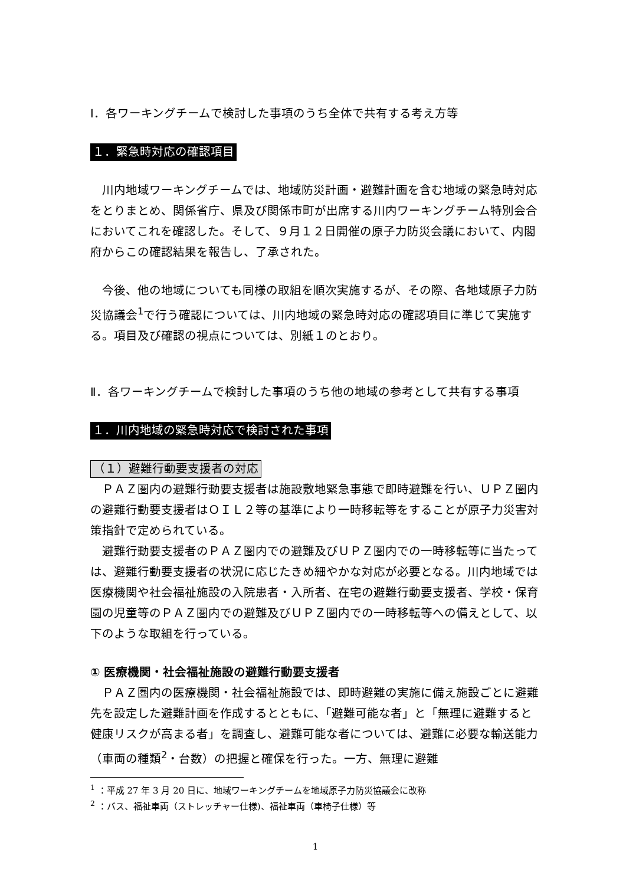Ⅰ．各ワーキングチームで検討した事項のうち全体で共有する考え方等
１．緊急時対応の確認項目
川内地域ワーキングチームでは、地域防災計画・避難計画を含む地域の緊急時対応をとりまとめ、関係省庁、県及び関係市町が出席する川内ワーキングチーム特別会合においてこれを確認した。そして、９月１２日開催の原子力防災会議において、内閣府からこの確認結果を報告し、了承された。
今後、他の地域についても同様の取組を順次実施するが、その際、各地域原子力防災協議会<sup>1</sup>で行う確認については、川内地域の緊急時対応の確認項目に準じて実施する。項目及び確認の視点については、別紙１のとおり。
Ⅱ．各ワーキングチームで検討した事項のうち他の地域の参考として共有する事項
１．川内地域の緊急時対応で検討された事項
（１）避難行動要支援者の対応
ＰＡＺ圏内の避難行動要支援者は施設敷地緊急事態で即時避難を行い、ＵＰＺ圏内の避難行動要支援者はＯＩＬ２等の基準により一時移転等をすることが原子力災害対策指針で定められている。
避難行動要支援者のＰＡＺ圏内での避難及びＵＰＺ圏内での一時移転等に当たっては、避難行動要支援者の状況に応じたきめ細やかな対応が必要となる。川内地域では医療機関や社会福祉施設の入院患者・入所者、在宅の避難行動要支援者、学校・保育園の児童等のＰＡＺ圏内での避難及びＵＰＺ圏内での一時移転等への備えとして、以下のような取組を行っている。
① 医療機関・社会福祉施設の避難行動要支援者
ＰＡＺ圏内の医療機関・社会福祉施設では、即時避難の実施に備え施設ごとに避難先を設定した避難計画を作成するとともに、「避難可能な者」と「無理に避難すると健康リスクが高まる者」を調査し、避難可能な者については、避難に必要な輸送能力（車両の種類<sup>2</sup>・台数）の把握と確保を行った。一方、無理に避難
<sup>1</sup> ：平成 27 年 3 月 20 日に、地域ワーキングチームを地域原子力防災協議会に改称
<sup>2</sup> ：バス、福祉車両（ストレッチャー仕様)、福祉車両（車椅子仕様）等
1